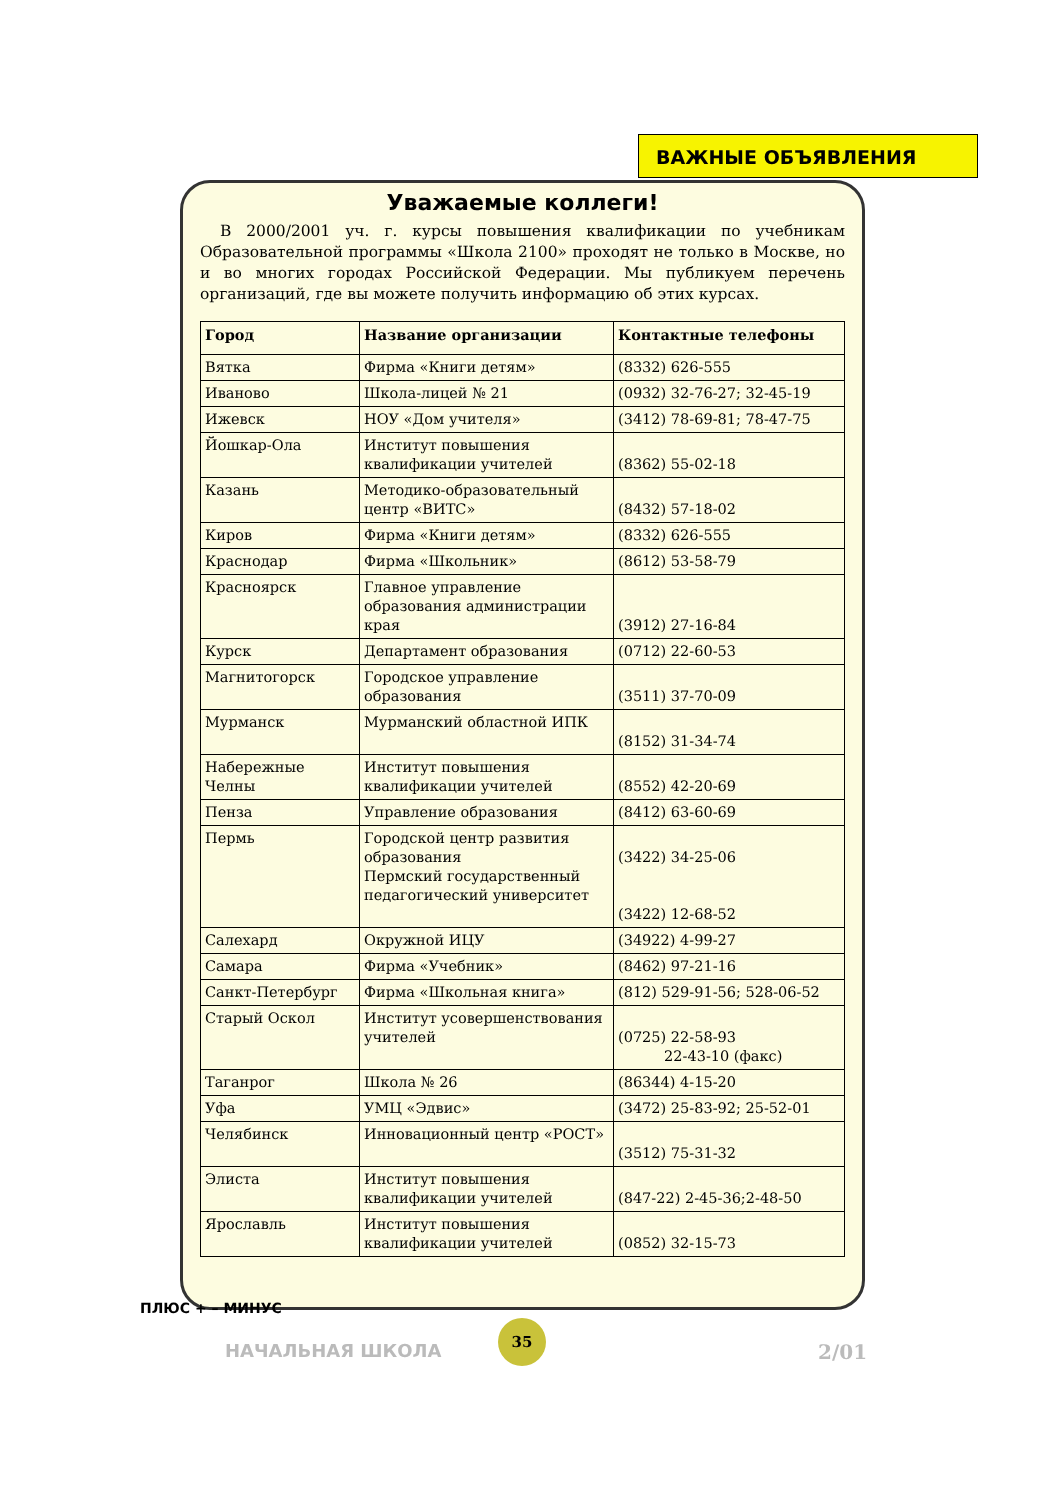ВАЖНЫЕ ОБЪЯВЛЕНИЯ
Уважаемые коллеги!
В 2000/2001 уч. г. курсы повышения квалификации по учебникам Образовательной программы «Школа 2100» проходят не только в Москве, но и во многих городах Российской Федерации. Мы публикуем перечень организаций, где вы можете получить информацию об этих курсах.
| Город | Название организации | Контактные телефоны |
| --- | --- | --- |
| Вятка | Фирма «Книги детям» | (8332) 626-555 |
| Иваново | Школа-лицей № 21 | (0932) 32-76-27; 32-45-19 |
| Ижевск | НОУ «Дом учителя» | (3412) 78-69-81; 78-47-75 |
| Йошкар-Ола | Институт повышения квалификации учителей | (8362) 55-02-18 |
| Казань | Методико-образовательный центр «ВИТС» | (8432) 57-18-02 |
| Киров | Фирма «Книги детям» | (8332) 626-555 |
| Краснодар | Фирма «Школьник» | (8612) 53-58-79 |
| Красноярск | Главное управление образования администрации края | (3912) 27-16-84 |
| Курск | Департамент образования | (0712) 22-60-53 |
| Магнитогорск | Городское управление образования | (3511) 37-70-09 |
| Мурманск | Мурманский областной ИПК | (8152) 31-34-74 |
| Набережные Челны | Институт повышения квалификации учителей | (8552) 42-20-69 |
| Пенза | Управление образования | (8412) 63-60-69 |
| Пермь | Городской центр развития образования Пермский государственный педагогический университет | (3422) 34-25-06 (3422) 12-68-52 |
| Салехард | Окружной ИЦУ | (34922) 4-99-27 |
| Самара | Фирма «Учебник» | (8462) 97-21-16 |
| Санкт-Петербург | Фирма «Школьная книга» | (812) 529-91-56; 528-06-52 |
| Старый Оскол | Институт усовершенствования учителей | (0725) 22-58-93 22-43-10 (факс) |
| Таганрог | Школа № 26 | (86344) 4-15-20 |
| Уфа | УМЦ «Эдвис» | (3472) 25-83-92; 25-52-01 |
| Челябинск | Инновационный центр «РОСТ» | (3512) 75-31-32 |
| Элиста | Институт повышения квалификации учителей | (847-22) 2-45-36;2-48-50 |
| Ярославль | Институт повышения квалификации учителей | (0852) 32-15-73 |
ПЛЮС + – МИНУС
НАЧАЛЬНАЯ ШКОЛА
35
2/01